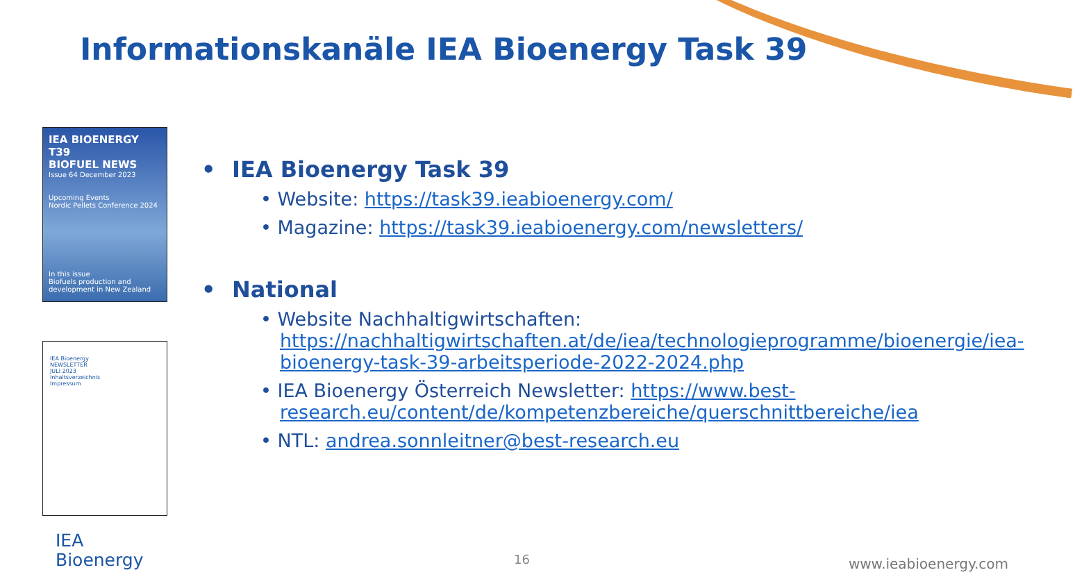Informationskanäle IEA Bioenergy Task 39
IEA BIOENERGY T39
BIOFUEL NEWS
Issue 64 December 2023
Upcoming Events
Nordic Pellets Conference 2024
In this issue
Biofuels production and development in New Zealand
IEA Bioenergy
NEWSLETTER
JULI 2023
Inhaltsverzeichnis
Impressum
• IEA Bioenergy Task 39
• Website: https://task39.ieabioenergy.com/
• Magazine: https://task39.ieabioenergy.com/newsletters/
• National
• Website Nachhaltigwirtschaften: https://nachhaltigwirtschaften.at/de/iea/technologieprogramme/bioenergie/iea-bioenergy-task-39-arbeitsperiode-2022-2024.php
• IEA Bioenergy Österreich Newsletter: https://www.best-research.eu/content/de/kompetenzbereiche/querschnittbereiche/iea
• NTL: andrea.sonnleitner@best-research.eu
IEA
Bioenergy
16 www.ieabioenergy.com